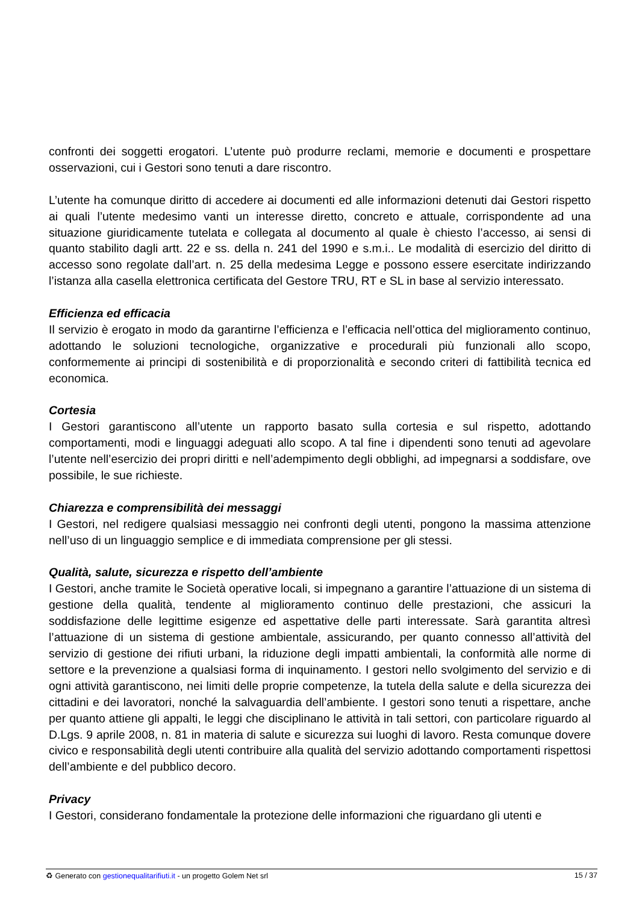confronti dei soggetti erogatori. L’utente può produrre reclami, memorie e documenti e prospettare osservazioni, cui i Gestori sono tenuti a dare riscontro.
L’utente ha comunque diritto di accedere ai documenti ed alle informazioni detenuti dai Gestori rispetto ai quali l’utente medesimo vanti un interesse diretto, concreto e attuale, corrispondente ad una situazione giuridicamente tutelata e collegata al documento al quale è chiesto l’accesso, ai sensi di quanto stabilito dagli artt. 22 e ss. della n. 241 del 1990 e s.m.i.. Le modalità di esercizio del diritto di accesso sono regolate dall’art. n. 25 della medesima Legge e possono essere esercitate indirizzando l’istanza alla casella elettronica certificata del Gestore TRU, RT e SL in base al servizio interessato.
Efficienza ed efficacia
Il servizio è erogato in modo da garantirne l’efficienza e l’efficacia nell’ottica del miglioramento continuo, adottando le soluzioni tecnologiche, organizzative e procedurali più funzionali allo scopo, conformemente ai principi di sostenibilità e di proporzionalità e secondo criteri di fattibilità tecnica ed economica.
Cortesia
I Gestori garantiscono all’utente un rapporto basato sulla cortesia e sul rispetto, adottando comportamenti, modi e linguaggi adeguati allo scopo. A tal fine i dipendenti sono tenuti ad agevolare l’utente nell’esercizio dei propri diritti e nell’adempimento degli obblighi, ad impegnarsi a soddisfare, ove possibile, le sue richieste.
Chiarezza e comprensibilità dei messaggi
I Gestori, nel redigere qualsiasi messaggio nei confronti degli utenti, pongono la massima attenzione nell’uso di un linguaggio semplice e di immediata comprensione per gli stessi.
Qualità, salute, sicurezza e rispetto dell’ambiente
I Gestori, anche tramite le Società operative locali, si impegnano a garantire l’attuazione di un sistema di gestione della qualità, tendente al miglioramento continuo delle prestazioni, che assicuri la soddisfazione delle legittime esigenze ed aspettative delle parti interessate. Sarà garantita altresì l’attuazione di un sistema di gestione ambientale, assicurando, per quanto connesso all’attività del servizio di gestione dei rifiuti urbani, la riduzione degli impatti ambientali, la conformità alle norme di settore e la prevenzione a qualsiasi forma di inquinamento. I gestori nello svolgimento del servizio e di ogni attività garantiscono, nei limiti delle proprie competenze, la tutela della salute e della sicurezza dei cittadini e dei lavoratori, nonché la salvaguardia dell’ambiente. I gestori sono tenuti a rispettare, anche per quanto attiene gli appalti, le leggi che disciplinano le attività in tali settori, con particolare riguardo al D.Lgs. 9 aprile 2008, n. 81 in materia di salute e sicurezza sui luoghi di lavoro. Resta comunque dovere civico e responsabilità degli utenti contribuire alla qualità del servizio adottando comportamenti rispettosi dell’ambiente e del pubblico decoro.
Privacy
I Gestori, considerano fondamentale la protezione delle informazioni che riguardano gli utenti e
♻ Generato con gestionequalitarifiuti.it - un progetto Golem Net srl 15 / 37